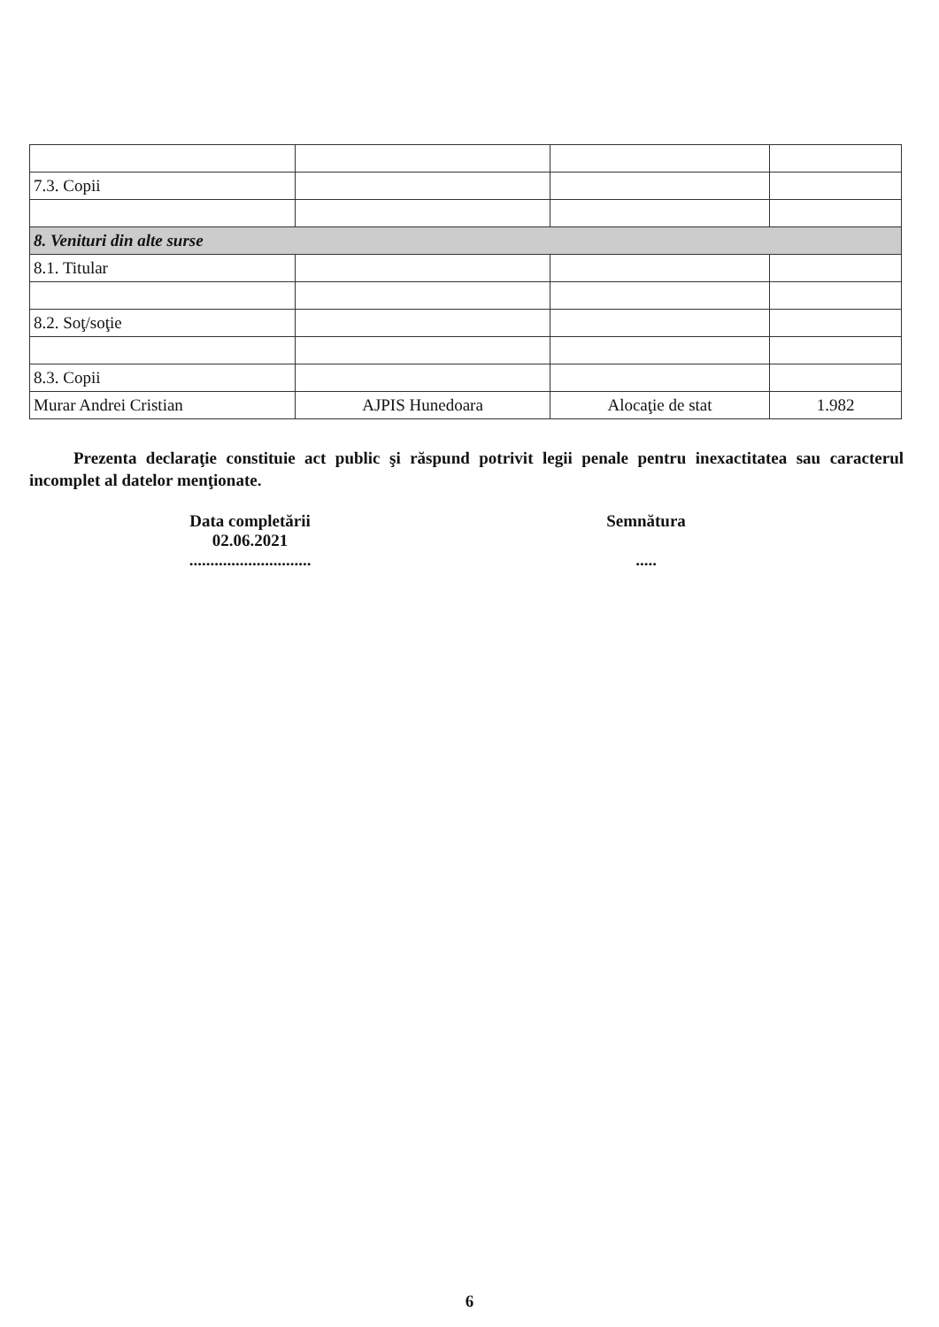| 7.3. Copii | | | |
| 8. Venituri din alte surse | | | |
| 8.1. Titular | | | |
| 8.2. Soţ/soţie | | | |
| 8.3. Copii | | | |
| Murar Andrei Cristian | AJPIS Hunedoara | Alocaţie de stat | 1.982 |
Prezenta declaraţie constituie act public şi răspund potrivit legii penale pentru inexactitatea sau caracterul incomplet al datelor menţionate.
Data completării
02.06.2021
.............................
Semnătura
.....
6